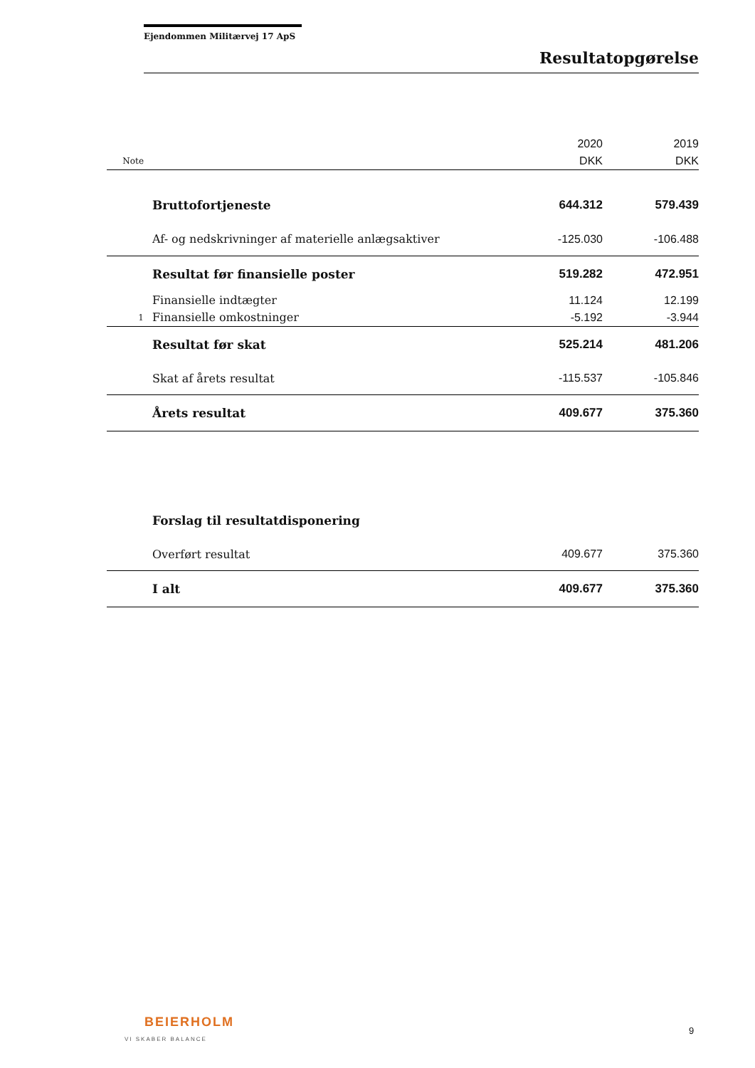Ejendommen Militærvej 17 ApS
Resultatopgørelse
| | | 2020 | 2019 |
| Note | | DKK | DKK |
| | Bruttofortjeneste | 644.312 | 579.439 |
| | Af- og nedskrivninger af materielle anlægsaktiver | -125.030 | -106.488 |
| | Resultat før finansielle poster | 519.282 | 472.951 |
| | Finansielle indtægter | 11.124 | 12.199 |
| 1 | Finansielle omkostninger | -5.192 | -3.944 |
| | Resultat før skat | 525.214 | 481.206 |
| | Skat af årets resultat | -115.537 | -105.846 |
| | Årets resultat | 409.677 | 375.360 |
| | Forslag til resultatdisponering | | |
| | Overført resultat | 409.677 | 375.360 |
| | I alt | 409.677 | 375.360 |
BEIERHOLM
VI SKABER BALANCE
9